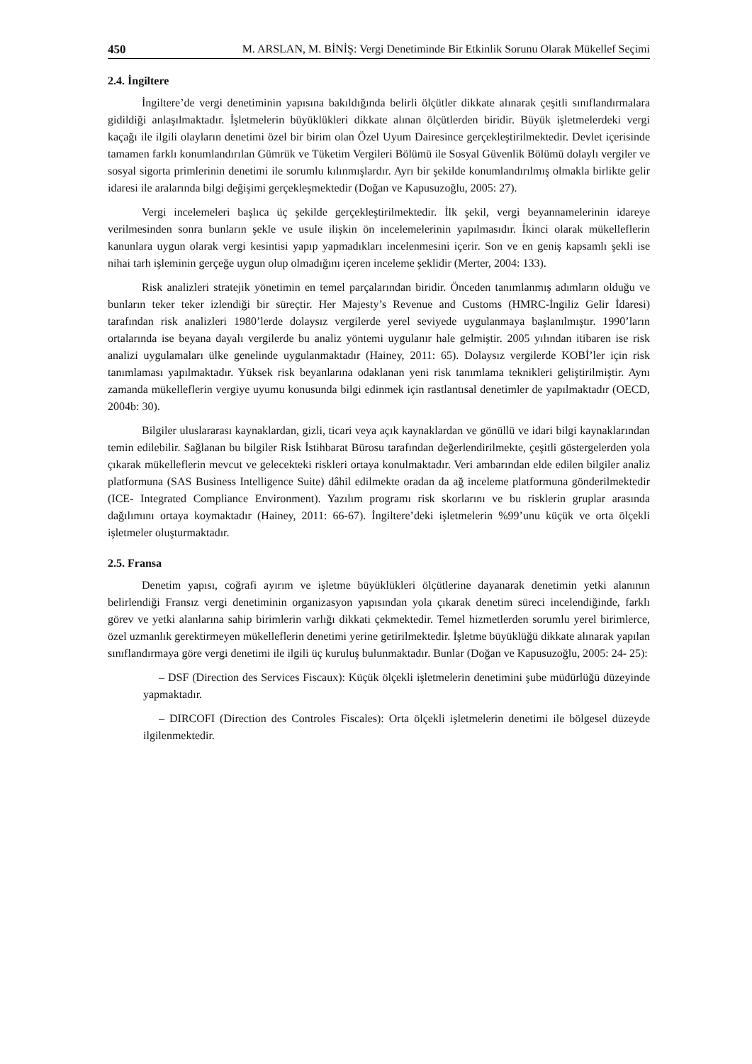450 M. ARSLAN, M. BİNİŞ: Vergi Denetiminde Bir Etkinlik Sorunu Olarak Mükellef Seçimi
2.4. İngiltere
İngiltere’de vergi denetiminin yapısına bakıldığında belirli ölçütler dikkate alınarak çeşitli sınıflandırmalara gidildiği anlaşılmaktadır. İşletmelerin büyüklükleri dikkate alınan ölçütlerden biridir. Büyük işletmelerdeki vergi kaçağı ile ilgili olayların denetimi özel bir birim olan Özel Uyum Dairesince gerçekleştirilmektedir. Devlet içerisinde tamamen farklı konumlandırılan Gümrük ve Tüketim Vergileri Bölümü ile Sosyal Güvenlik Bölümü dolaylı vergiler ve sosyal sigorta primlerinin denetimi ile sorumlu kılınmışlardır. Ayrı bir şekilde konumlandırılmış olmakla birlikte gelir idaresi ile aralarında bilgi değişimi gerçekleşmektedir (Doğan ve Kapusuzoğlu, 2005: 27).
Vergi incelemeleri başlıca üç şekilde gerçekleştirilmektedir. İlk şekil, vergi beyannamelerinin idareye verilmesinden sonra bunların şekle ve usule ilişkin ön incelemelerinin yapılmasıdır. İkinci olarak mükelleflerin kanunlara uygun olarak vergi kesintisi yapıp yapmadıkları incelenmesini içerir. Son ve en geniş kapsamlı şekli ise nihai tarh işleminin gerçeğe uygun olup olmadığını içeren inceleme şeklidir (Merter, 2004: 133).
Risk analizleri stratejik yönetimin en temel parçalarından biridir. Önceden tanımlanmış adımların olduğu ve bunların teker teker izlendiği bir süreçtir. Her Majesty’s Revenue and Customs (HMRC-İngiliz Gelir İdaresi) tarafından risk analizleri 1980’lerde dolaysız vergilerde yerel seviyede uygulanmaya başlanılmıştır. 1990’ların ortalarında ise beyana dayalı vergilerde bu analiz yöntemi uygulanır hale gelmiştir. 2005 yılından itibaren ise risk analizi uygulamaları ülke genelinde uygulanmaktadır (Hainey, 2011: 65). Dolaysız vergilerde KOBİ’ler için risk tanımlaması yapılmaktadır. Yüksek risk beyanlarına odaklanan yeni risk tanımlama teknikleri geliştirilmiştir. Aynı zamanda mükelleflerin vergiye uyumu konusunda bilgi edinmek için rastlantısal denetimler de yapılmaktadır (OECD, 2004b: 30).
Bilgiler uluslararası kaynaklardan, gizli, ticari veya açık kaynaklardan ve gönüllü ve idari bilgi kaynaklarından temin edilebilir. Sağlanan bu bilgiler Risk İstihbarat Bürosu tarafından değerlendirilmekte, çeşitli göstergelerden yola çıkarak mükelleflerin mevcut ve gelecekteki riskleri ortaya konulmaktadır. Veri ambarından elde edilen bilgiler analiz platformuna (SAS Business Intelligence Suite) dâhil edilmekte oradan da ağ inceleme platformuna gönderilmektedir (ICE- Integrated Compliance Environment). Yazılım programı risk skorlarını ve bu risklerin gruplar arasında dağılımını ortaya koymaktadır (Hainey, 2011: 66-67). İngiltere’deki işletmelerin %99’unu küçük ve orta ölçekli işletmeler oluşturmaktadır.
2.5. Fransa
Denetim yapısı, coğrafi ayırım ve işletme büyüklükleri ölçütlerine dayanarak denetimin yetki alanının belirlendiği Fransız vergi denetiminin organizasyon yapısından yola çıkarak denetim süreci incelendiğinde, farklı görev ve yetki alanlarına sahip birimlerin varlığı dikkati çekmektedir. Temel hizmetlerden sorumlu yerel birimlerce, özel uzmanlık gerektirmeyen mükelleflerin denetimi yerine getirilmektedir. İşletme büyüklüğü dikkate alınarak yapılan sınıflandırmaya göre vergi denetimi ile ilgili üç kuruluş bulunmaktadır. Bunlar (Doğan ve Kapusuzoğlu, 2005: 24- 25):
– DSF (Direction des Services Fiscaux): Küçük ölçekli işletmelerin denetimini şube müdürlüğü düzeyinde yapmaktadır.
– DIRCOFI (Direction des Controles Fiscales): Orta ölçekli işletmelerin denetimi ile bölgesel düzeyde ilgilenmektedir.